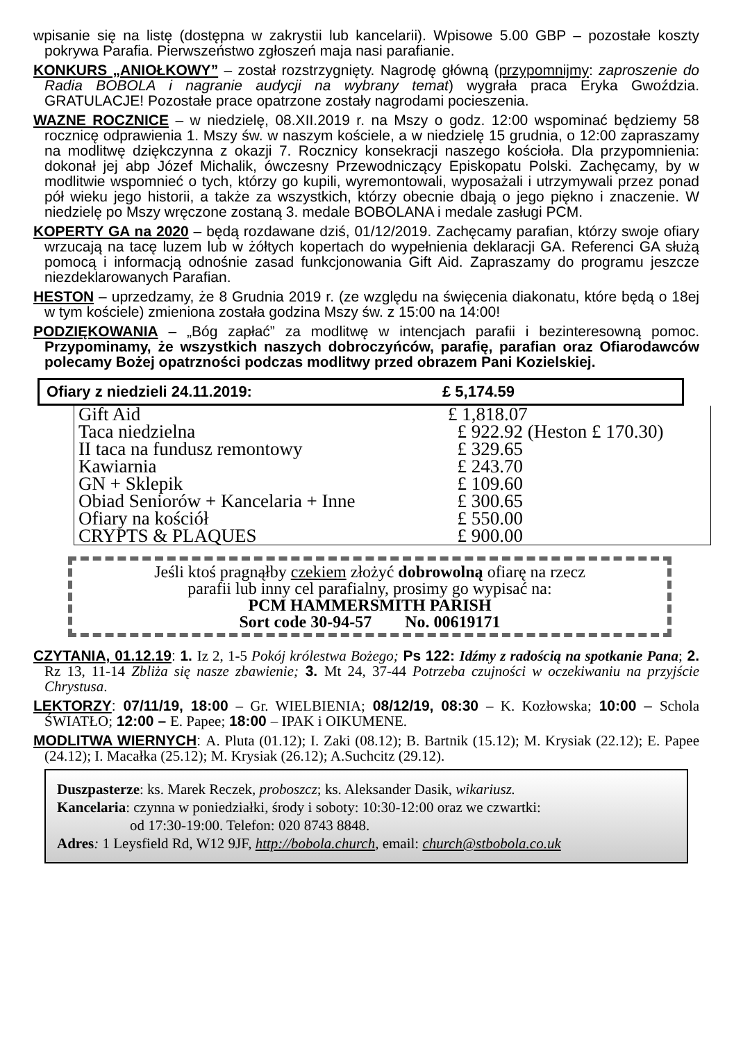wpisanie się na listę (dostępna w zakrystii lub kancelarii). Wpisowe 5.00 GBP – pozostałe koszty pokrywa Parafia. Pierwszeństwo zgłoszeń maja nasi parafianie.
KONKURS „ANIOŁKOWY” – został rozstrzygnięty. Nagrodę główną (przypomnijmy: zaproszenie do Radia BOBOLA i nagranie audycji na wybrany temat) wygrała praca Eryka Gwoździa. GRATULACJE! Pozostałe prace opatrzone zostały nagrodami pocieszenia.
WAZNE ROCZNICE – w niedzielę, 08.XII.2019 r. na Mszy o godz. 12:00 wspominać będziemy 58 rocznicę odprawienia 1. Mszy św. w naszym kościele, a w niedzielę 15 grudnia, o 12:00 zapraszamy na modlitwę dziękczynna z okazji 7. Rocznicy konsekracji naszego kościoła. Dla przypomnienia: dokonał jej abp Józef Michalik, ówczesny Przewodniczący Episkopatu Polski. Zachęcamy, by w modlitwie wspomnieć o tych, którzy go kupili, wyremontowali, wyposażali i utrzymywali przez ponad pół wieku jego historii, a także za wszystkich, którzy obecnie dbają o jego piękno i znaczenie. W niedzielę po Mszy wręczone zostaną 3. medale BOBOLANA i medale zasługi PCM.
KOPERTY GA na 2020 – będą rozdawane dziś, 01/12/2019. Zachęcamy parafian, którzy swoje ofiary wrzucają na tacę luzem lub w żółtych kopertach do wypełnienia deklaracji GA. Referenci GA służą pomocą i informacją odnośnie zasad funkcjonowania Gift Aid. Zapraszamy do programu jeszcze niezdeklarowanych Parafian.
HESTON – uprzedzamy, że 8 Grudnia 2019 r. (ze względu na święcenia diakonatu, które będą o 18ej w tym kościele) zmieniona została godzina Mszy św. z 15:00 na 14:00!
PODZIĘKOWANIA – „Bóg zapłać” za modlitwę w intencjach parafii i bezinteresowną pomoc. Przypominamy, że wszystkich naszych dobroczyńców, parafię, parafian oraz Ofiarodawców polecamy Bożej opatrzności podczas modlitwy przed obrazem Pani Kozielskiej.
Ofiary z niedzieli 24.11.2019: £ 5,174.59
| Gift Aid | £ 1,818.07 |
| Taca niedzielna | £ 922.92 (Heston £ 170.30) |
| II taca na fundusz remontowy | £ 329.65 |
| Kawiarnia | £ 243.70 |
| GN + Sklepik | £ 109.60 |
| Obiad Seniorów + Kancelaria + Inne | £ 300.65 |
| Ofiary na kościół | £ 550.00 |
| CRYPTS & PLAQUES | £ 900.00 |
Jeśli ktoś pragnąłby czekiem złożyć dobrowolną ofiarę na rzecz
parafii lub inny cel parafialny, prosimy go wypisać na:
PCM HAMMERSMITH PARISH
Sort code 30-94-57 No. 00619171
CZYTANIA, 01.12.19: 1. Iz 2, 1-5 Pokój królestwa Bożego; Ps 122: Idźmy z radością na spotkanie Pana; 2. Rz 13, 11-14 Zbliża się nasze zbawienie; 3. Mt 24, 37-44 Potrzeba czujności w oczekiwaniu na przyjście Chrystusa.
LEKTORZY: 07/11/19, 18:00 – Gr. WIELBIENIA; 08/12/19, 08:30 – K. Kozłowska; 10:00 – Schola ŚWIATŁO; 12:00 – E. Papee; 18:00 – IPAK i OIKUMENE.
MODLITWA WIERNYCH: A. Pluta (01.12); I. Zaki (08.12); B. Bartnik (15.12); M. Krysiak (22.12); E. Papee (24.12); I. Macałka (25.12); M. Krysiak (26.12); A.Suchcitz (29.12).
Duszpasterze: ks. Marek Reczek, proboszcz; ks. Aleksander Dasik, wikariusz.
Kancelaria: czynna w poniedziałki, środy i soboty: 10:30-12:00 oraz we czwartki:
od 17:30-19:00. Telefon: 020 8743 8848.
Adres: 1 Leysfield Rd, W12 9JF, http://bobola.church, email: church@stbobola.co.uk